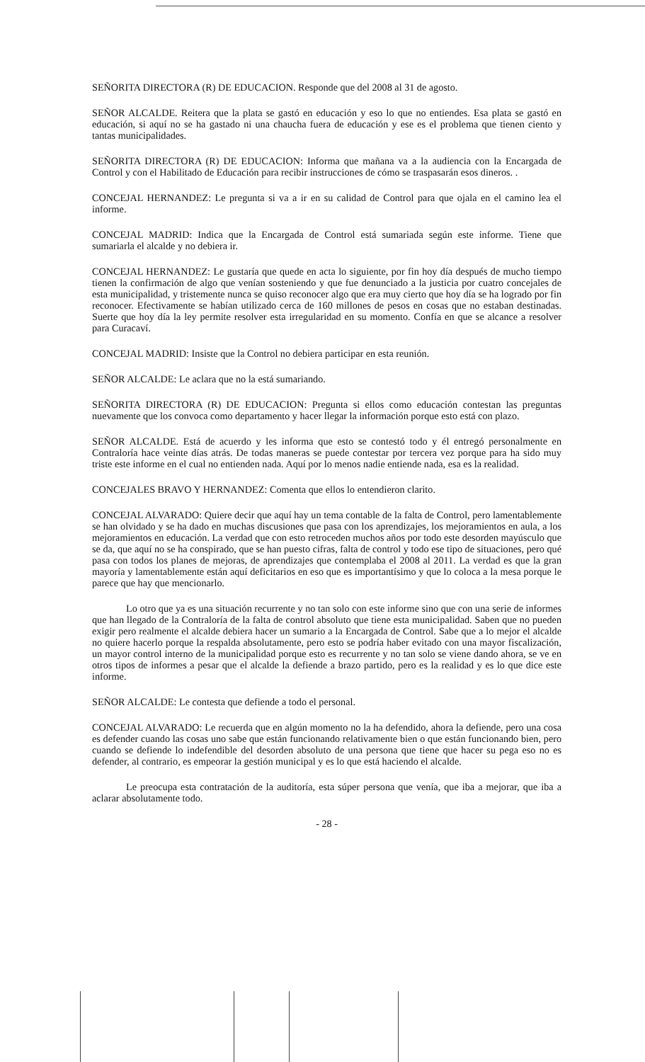SEÑORITA DIRECTORA (R) DE EDUCACION. Responde que del 2008 al 31 de agosto.
SEÑOR ALCALDE. Reitera que la plata se gastó en educación y eso lo que no entiendes. Esa plata se gastó en educación, si aquí no se ha gastado ni una chaucha fuera de educación y ese es el problema que tienen ciento y tantas municipalidades.
SEÑORITA DIRECTORA (R) DE EDUCACION: Informa que mañana va a la audiencia con la Encargada de Control y con el Habilitado de Educación para recibir instrucciones de cómo se traspasarán esos dineros. .
CONCEJAL HERNANDEZ: Le pregunta si va a ir en su calidad de Control para que ojala en el camino lea el informe.
CONCEJAL MADRID: Indica que la Encargada de Control está sumariada según este informe. Tiene que sumariarla el alcalde y no debiera ir.
CONCEJAL HERNANDEZ: Le gustaría que quede en acta lo siguiente, por fin hoy día después de mucho tiempo tienen la confirmación de algo que venían sosteniendo y que fue denunciado a la justicia por cuatro concejales de esta municipalidad, y tristemente nunca se quiso reconocer algo que era muy cierto que hoy día se ha logrado por fin reconocer. Efectivamente se habían utilizado cerca de 160 millones de pesos en cosas que no estaban destinadas. Suerte que hoy día la ley permite resolver esta irregularidad en su momento. Confía en que se alcance a resolver para Curacaví.
CONCEJAL MADRID: Insiste que la Control no debiera participar en esta reunión.
SEÑOR ALCALDE: Le aclara que no la está sumariando.
SEÑORITA DIRECTORA (R) DE EDUCACION: Pregunta si ellos como educación contestan las preguntas nuevamente que los convoca como departamento y hacer llegar la información porque esto está con plazo.
SEÑOR ALCALDE. Está de acuerdo y les informa que esto se contestó todo y él entregó personalmente en Contraloría hace veinte días atrás. De todas maneras se puede contestar por tercera vez porque para ha sido muy triste este informe en el cual no entienden nada. Aquí por lo menos nadie entiende nada, esa es la realidad.
CONCEJALES BRAVO Y HERNANDEZ: Comenta que ellos lo entendieron clarito.
CONCEJAL ALVARADO: Quiere decir que aquí hay un tema contable de la falta de Control, pero lamentablemente se han olvidado y se ha dado en muchas discusiones que pasa con los aprendizajes, los mejoramientos en aula, a los mejoramientos en educación. La verdad que con esto retroceden muchos años por todo este desorden mayúsculo que se da, que aquí no se ha conspirado, que se han puesto cifras, falta de control y todo ese tipo de situaciones, pero qué pasa con todos los planes de mejoras, de aprendizajes que contemplaba el 2008 al 2011. La verdad es que la gran mayoría y lamentablemente están aquí deficitarios en eso que es importantísimo y que lo coloca a la mesa porque le parece que hay que mencionarlo.
Lo otro que ya es una situación recurrente y no tan solo con este informe sino que con una serie de informes que han llegado de la Contraloría de la falta de control absoluto que tiene esta municipalidad. Saben que no pueden exigir pero realmente el alcalde debiera hacer un sumario a la Encargada de Control. Sabe que a lo mejor el alcalde no quiere hacerlo porque la respalda absolutamente, pero esto se podría haber evitado con una mayor fiscalización, un mayor control interno de la municipalidad porque esto es recurrente y no tan solo se viene dando ahora, se ve en otros tipos de informes a pesar que el alcalde la defiende a brazo partido, pero es la realidad y es lo que dice este informe.
SEÑOR ALCALDE: Le contesta que defiende a todo el personal.
CONCEJAL ALVARADO: Le recuerda que en algún momento no la ha defendido, ahora la defiende, pero una cosa es defender cuando las cosas uno sabe que están funcionando relativamente bien o que están funcionando bien, pero cuando se defiende lo indefendible del desorden absoluto de una persona que tiene que hacer su pega eso no es defender, al contrario, es empeorar la gestión municipal y es lo que está haciendo el alcalde.
Le preocupa esta contratación de la auditoría, esta súper persona que venía, que iba a mejorar, que iba a aclarar absolutamente todo.
- 28 -